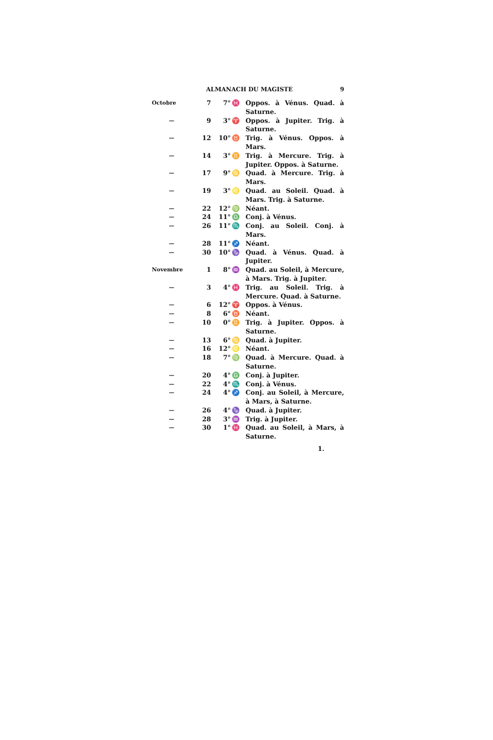ALMANACH DU MAGISTE 9
| Octobre | 7 | 7° | ♓ | Oppos. à Vénus. Quad. à Saturne. |
| — | 9 | 3° | ♈ | Oppos. à Jupiter. Trig. à Saturne. |
| — | 12 | 10° | ♉ | Trig. à Vénus. Oppos. à Mars. |
| — | 14 | 3° | ♊ | Trig. à Mercure. Trig. à Jupiter. Oppos. à Saturne. |
| — | 17 | 9° | ♋ | Quad. à Mercure. Trig. à Mars. |
| — | 19 | 3° | ♌ | Quad. au Soleil. Quad. à Mars. Trig. à Saturne. |
| — | 22 | 12° | ♍ | Néant. |
| — | 24 | 11° | ♎ | Conj. à Vénus. |
| — | 26 | 11° | ♏ | Conj. au Soleil. Conj. à Mars. |
| — | 28 | 11° | ♐ | Néant. |
| — | 30 | 10° | ♑ | Quad. à Vénus. Quad. à Jupiter. |
| Novembre | 1 | 8° | ♒ | Quad. au Soleil, à Mercure, à Mars. Trig. à Jupiter. |
| — | 3 | 4° | ♓ | Trig. au Soleil. Trig. à Mercure. Quad. à Saturne. |
| — | 6 | 12° | ♈ | Oppos. à Vénus. |
| — | 8 | 6° | ♉ | Néant. |
| — | 10 | 0° | ♊ | Trig. à Jupiter. Oppos. à Saturne. |
| — | 13 | 6° | ♋ | Quad. à Jupiter. |
| — | 16 | 12° | ♌ | Néant. |
| — | 18 | 7° | ♍ | Quad. à Mercure. Quad. à Saturne. |
| — | 20 | 4° | ♎ | Conj. à Jupiter. |
| — | 22 | 4° | ♏ | Conj. à Vénus. |
| — | 24 | 4° | ♐ | Conj. au Soleil, à Mercure, à Mars, à Saturne. |
| — | 26 | 4° | ♑ | Quad. à Jupiter. |
| — | 28 | 3° | ♒ | Trig. à Jupiter. |
| — | 30 | 1° | ♓ | Quad. au Soleil, à Mars, à Saturne. |
1.